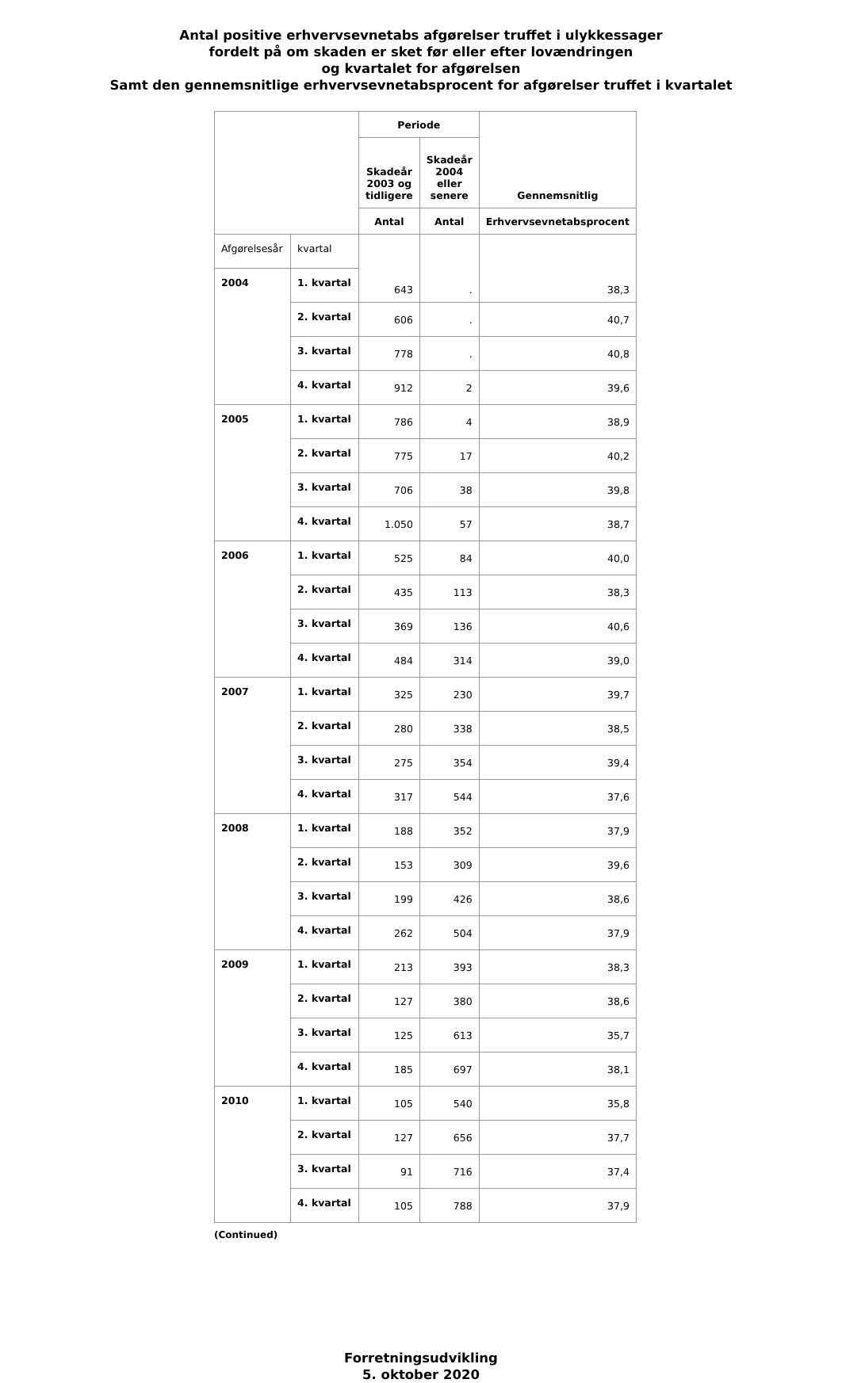Antal positive erhvervsevnetabs afgørelser truffet i ulykkessager
fordelt på om skaden er sket før eller efter lovændringen
og kvartalet for afgørelsen
Samt den gennemsnitlige erhvervsevnetabsprocent for afgørelser truffet i kvartalet
| | | Periode | | Gennemsnitlig |
| --- | --- | --- | --- | --- |
| | | Skadeår 2003 og tidligere | Skadeår 2004 eller senere | |
| | | Antal | Antal | Erhvervsevnetabsprocent |
| Afgørelsesår | kvartal | 643 | . | 38,3 |
| 2004 | 1. kvartal | | | |
| | 2. kvartal | 606 | . | 40,7 |
| | 3. kvartal | 778 | . | 40,8 |
| | 4. kvartal | 912 | 2 | 39,6 |
| 2005 | 1. kvartal | 786 | 4 | 38,9 |
| | 2. kvartal | 775 | 17 | 40,2 |
| | 3. kvartal | 706 | 38 | 39,8 |
| | 4. kvartal | 1.050 | 57 | 38,7 |
| 2006 | 1. kvartal | 525 | 84 | 40,0 |
| | 2. kvartal | 435 | 113 | 38,3 |
| | 3. kvartal | 369 | 136 | 40,6 |
| | 4. kvartal | 484 | 314 | 39,0 |
| 2007 | 1. kvartal | 325 | 230 | 39,7 |
| | 2. kvartal | 280 | 338 | 38,5 |
| | 3. kvartal | 275 | 354 | 39,4 |
| | 4. kvartal | 317 | 544 | 37,6 |
| 2008 | 1. kvartal | 188 | 352 | 37,9 |
| | 2. kvartal | 153 | 309 | 39,6 |
| | 3. kvartal | 199 | 426 | 38,6 |
| | 4. kvartal | 262 | 504 | 37,9 |
| 2009 | 1. kvartal | 213 | 393 | 38,3 |
| | 2. kvartal | 127 | 380 | 38,6 |
| | 3. kvartal | 125 | 613 | 35,7 |
| | 4. kvartal | 185 | 697 | 38,1 |
| 2010 | 1. kvartal | 105 | 540 | 35,8 |
| | 2. kvartal | 127 | 656 | 37,7 |
| | 3. kvartal | 91 | 716 | 37,4 |
| | 4. kvartal | 105 | 788 | 37,9 |
(Continued)
Forretningsudvikling
5. oktober 2020